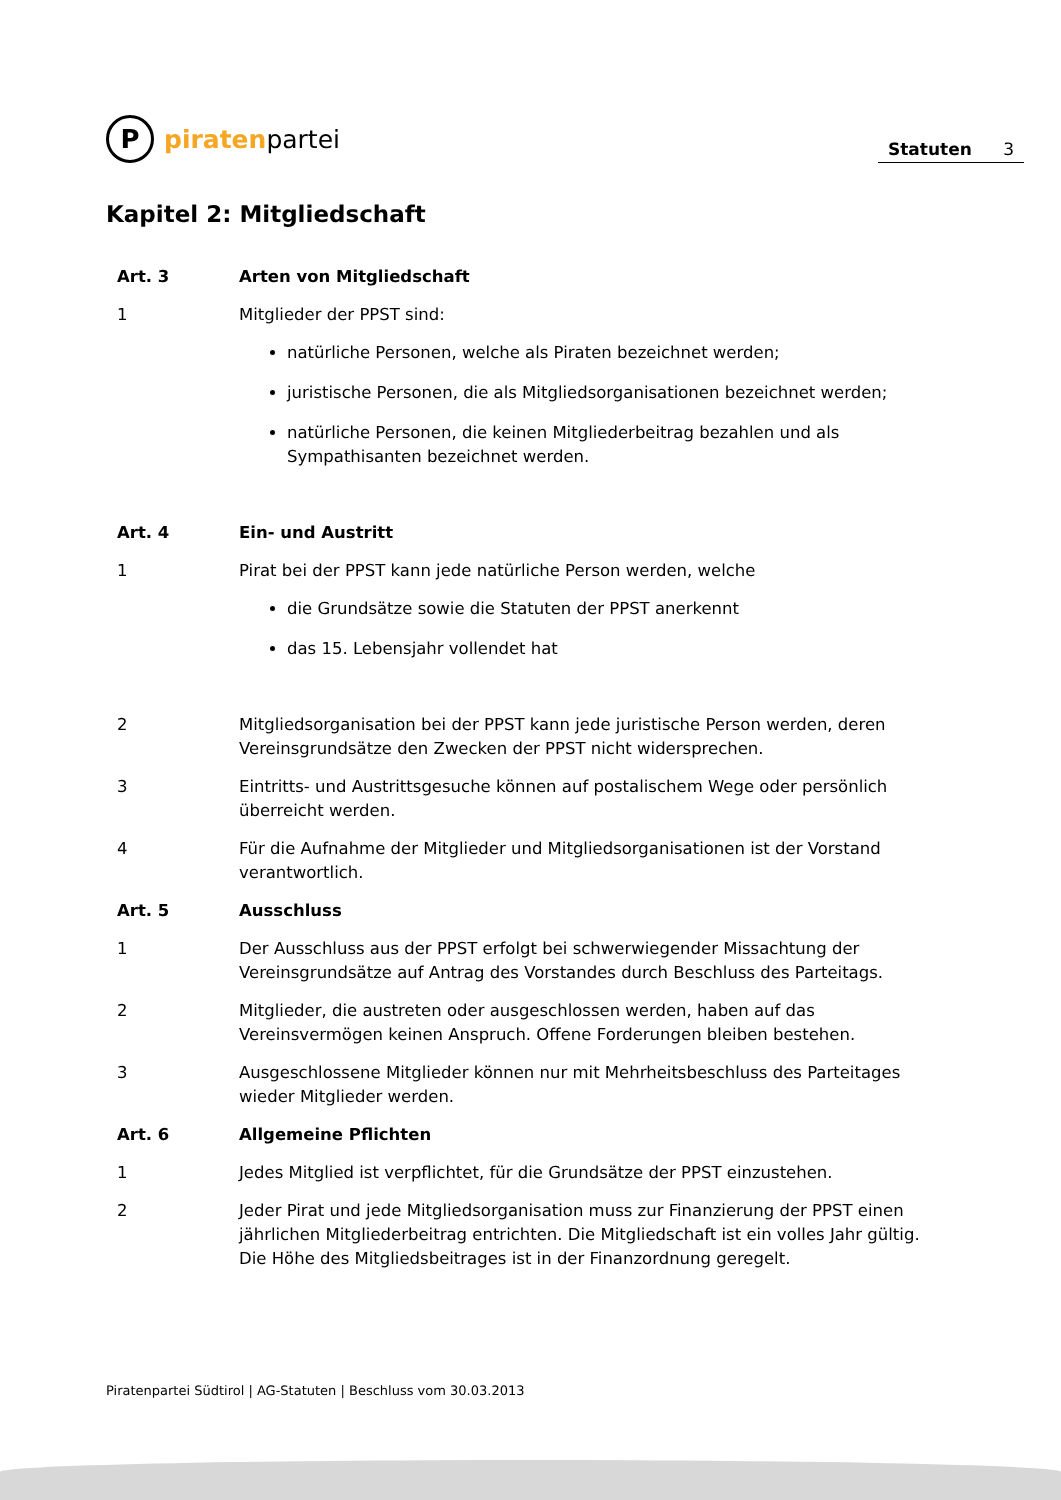P
piraten partei
Statuten 3
Kapitel 2: Mitgliedschaft
Art. 3 Arten von Mitgliedschaft
1 Mitglieder der PPST sind:
natürliche Personen, welche als Piraten bezeichnet werden;
juristische Personen, die als Mitgliedsorganisationen bezeichnet werden;
natürliche Personen, die keinen Mitgliederbeitrag bezahlen und als Sympathisanten bezeichnet werden.
Art. 4 Ein- und Austritt
1 Pirat bei der PPST kann jede natürliche Person werden, welche
die Grundsätze sowie die Statuten der PPST anerkennt
das 15. Lebensjahr vollendet hat
2 Mitgliedsorganisation bei der PPST kann jede juristische Person werden, deren Vereinsgrundsätze den Zwecken der PPST nicht widersprechen.
3 Eintritts- und Austrittsgesuche können auf postalischem Wege oder persönlich überreicht werden.
4 Für die Aufnahme der Mitglieder und Mitgliedsorganisationen ist der Vorstand verantwortlich.
Art. 5 Ausschluss
1 Der Ausschluss aus der PPST erfolgt bei schwerwiegender Missachtung der Vereinsgrundsätze auf Antrag des Vorstandes durch Beschluss des Parteitags.
2 Mitglieder, die austreten oder ausgeschlossen werden, haben auf das Vereinsvermögen keinen Anspruch. Offene Forderungen bleiben bestehen.
3 Ausgeschlossene Mitglieder können nur mit Mehrheitsbeschluss des Parteitages wieder Mitglieder werden.
Art. 6 Allgemeine Pflichten
1 Jedes Mitglied ist verpflichtet, für die Grundsätze der PPST einzustehen.
2 Jeder Pirat und jede Mitgliedsorganisation muss zur Finanzierung der PPST einen jährlichen Mitgliederbeitrag entrichten. Die Mitgliedschaft ist ein volles Jahr gültig. Die Höhe des Mitgliedsbeitrages ist in der Finanzordnung geregelt.
Piratenpartei Südtirol | AG-Statuten | Beschluss vom 30.03.2013